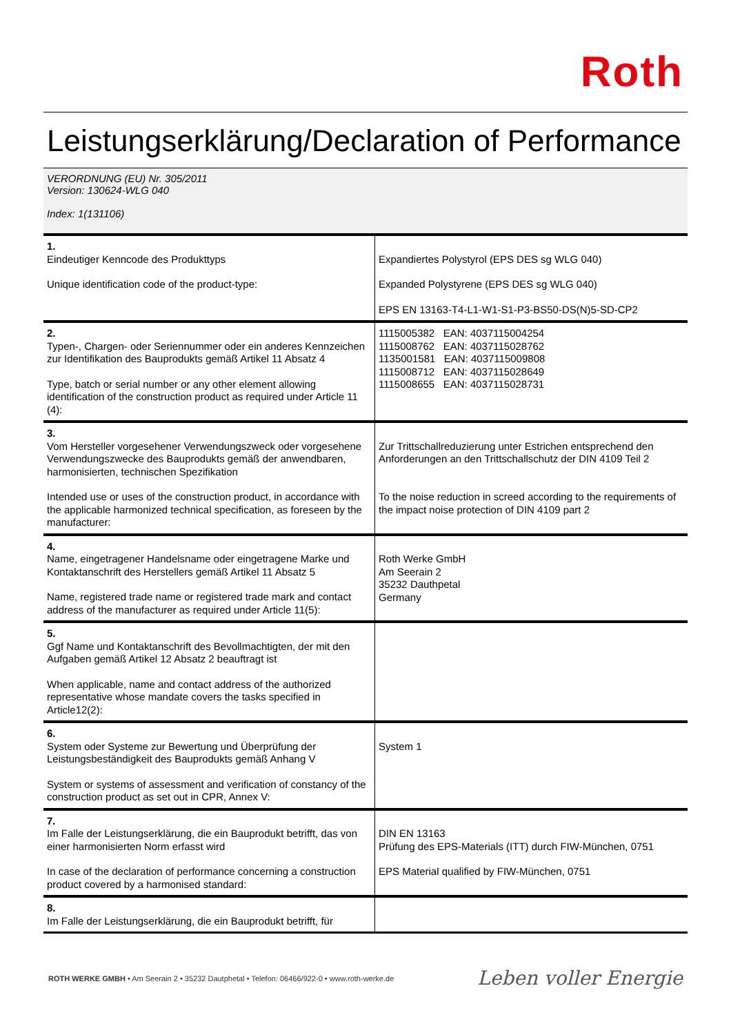Roth
Leistungserklärung/Declaration of Performance
VERORDNUNG (EU) Nr. 305/2011
Version: 130624-WLG 040
Index: 1(131106)
| 1. Eindeutiger Kenncode des Produkttyps Unique identification code of the product-type: | Expandiertes Polystyrol (EPS DES sg WLG 040) Expanded Polystyrene (EPS DES sg WLG 040) EPS EN 13163-T4-L1-W1-S1-P3-BS50-DS(N)5-SD-CP2 |
| 2. Typen-, Chargen- oder Seriennummer oder ein anderes Kennzeichen zur Identifikation des Bauprodukts gemäß Artikel 11 Absatz 4 Type, batch or serial number or any other element allowing identification of the construction product as required under Article 11 (4): | 1115005382 EAN: 4037115004254 1115008762 EAN: 4037115028762 1135001581 EAN: 4037115009808 1115008712 EAN: 4037115028649 1115008655 EAN: 4037115028731 |
| 3. Vom Hersteller vorgesehener Verwendungszweck oder vorgesehene Verwendungszwecke des Bauprodukts gemäß der anwendbaren, harmonisierten, technischen Spezifikation Intended use or uses of the construction product, in accordance with the applicable harmonized technical specification, as foreseen by the manufacturer: | Zur Trittschallreduzierung unter Estrichen entsprechend den Anforderungen an den Trittschallschutz der DIN 4109 Teil 2 To the noise reduction in screed according to the requirements of the impact noise protection of DIN 4109 part 2 |
| 4. Name, eingetragener Handelsname oder eingetragene Marke und Kontaktanschrift des Herstellers gemäß Artikel 11 Absatz 5 Name, registered trade name or registered trade mark and contact address of the manufacturer as required under Article 11(5): | Roth Werke GmbH Am Seerain 2 35232 Dauthpetal Germany |
| 5. Ggf Name und Kontaktanschrift des Bevollmachtigten, der mit den Aufgaben gemäß Artikel 12 Absatz 2 beauftragt ist When applicable, name and contact address of the authorized representative whose mandate covers the tasks specified in Article12(2): | |
| 6. System oder Systeme zur Bewertung und Überprüfung der Leistungsbeständigkeit des Bauprodukts gemäß Anhang V System or systems of assessment and verification of constancy of the construction product as set out in CPR, Annex V: | System 1 |
| 7. Im Falle der Leistungserklärung, die ein Bauprodukt betrifft, das von einer harmonisierten Norm erfasst wird In case of the declaration of performance concerning a construction product covered by a harmonised standard: | DIN EN 13163 Prüfung des EPS-Materials (ITT) durch FIW-München, 0751 EPS Material qualified by FIW-München, 0751 |
| 8. Im Falle der Leistungserklärung, die ein Bauprodukt betrifft, für | |
ROTH WERKE GMBH • Am Seerain 2 • 35232 Dautphetal • Telefon: 06466/922-0 • www.roth-werke.de
Leben voller Energie